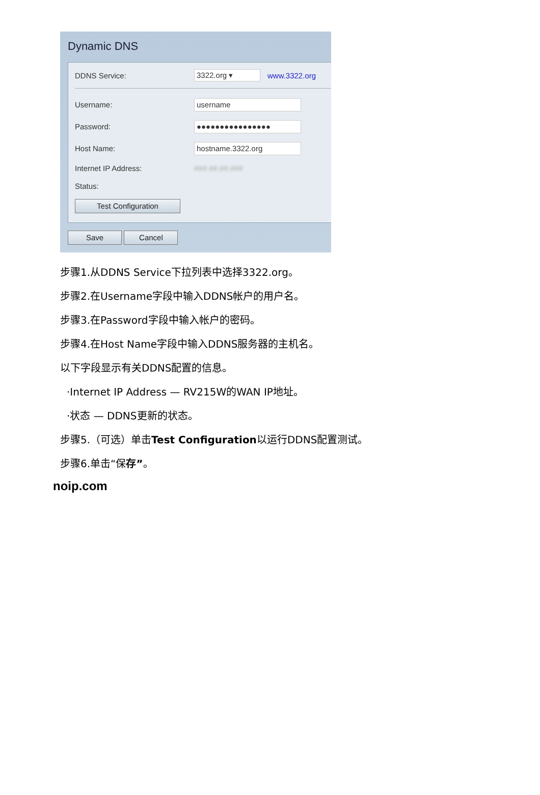Dynamic DNS
DDNS Service: 3322.org ▾ www.3322.org
Username: username
Password: ●●●●●●●●●●●●●●●●
Host Name: hostname.3322.org
Internet IP Address: ###.##.##.###
Status:
Test Configuration
Save Cancel
步骤1.从DDNS Service下拉列表中选择3322.org。
步骤2.在Username字段中输入DDNS帐户的用户名。
步骤3.在Password字段中输入帐户的密码。
步骤4.在Host Name字段中输入DDNS服务器的主机名。
以下字段显示有关DDNS配置的信息。
·Internet IP Address — RV215W的WAN IP地址。
·状态 — DDNS更新的状态。
步骤5.（可选）单击Test Configuration以运行DDNS配置测试。
步骤6.单击“保存”。
noip.com